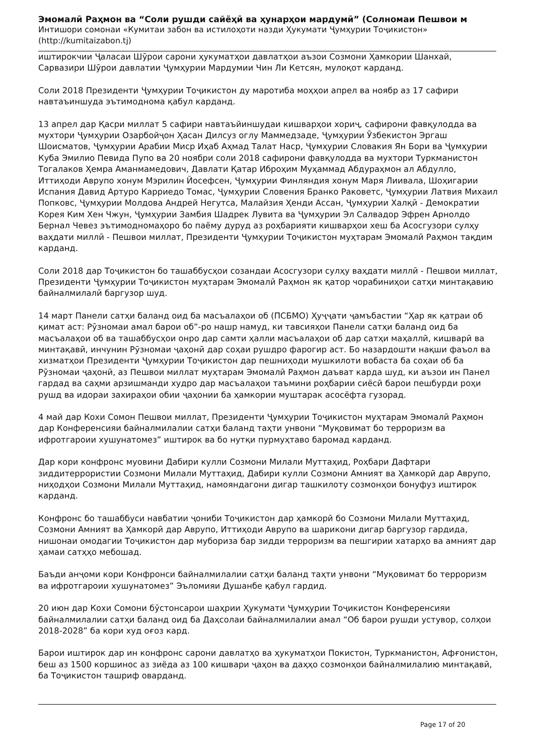Эмомалӣ Раҳмон ва “Соли рушди сайёҳӣ ва ҳунарҳои мардумӣ” (Солномаи Пешвои м
Интишори сомонаи «Кумитаи забон ва истилоҳоти назди Ҳукумати Ҷумҳурии Тоҷикистон» (http://kumitaizabon.tj)
иштирокчии Ҷаласаи Шӯрои сарони ҳукуматҳои давлатҳои аъзои Созмони Ҳамкории Шанхай, Сарвазири Шӯрои давлатии Ҷумҳурии Мардумии Чин Ли Кетсян, мулоқот карданд.
Соли 2018 Президенти Ҷумҳурии Тоҷикистон ду маротиба моҳҳои апрел ва ноябр аз 17 сафири навтаъиншуда эътимоднома қабул карданд.
13 апрел дар Қасри миллат 5 сафири навтаъйиншудаи кишварҳои хориҷ, сафирони фавқулодда ва мухтори Ҷумҳурии Озарбойҷон Ҳасан Дилсуз оглу Маммедзаде, Ҷумҳурии Ӯзбекистон Эргаш Шоисматов, Ҷумҳурии Арабии Миср Иҳаб Аҳмад Талат Наср, Ҷумҳурии Словакия Ян Бори ва Ҷумҳурии Куба Эмилио Певида Пупо ва 20 ноябри соли 2018 сафирони фавқулодда ва мухтори Туркманистон Тогалаков Ҳемра Аманмамедович, Давлати Қатар Иброҳим Муҳаммад Абдураҳмон ал Абдулло, Иттиҳоди Аврупо хонум Мэрилин Йосефсен, Ҷумҳурии Финляндия хонум Маря Лиивала, Шоҳигарии Испания Давид Артуро Карриедо Томас, Ҷумҳурии Словения Бранко Раковетс, Ҷумҳурии Латвия Михаил Попковс, Ҷумҳурии Молдова Андрей Негутса, Малайзия Ҳенди Ассан, Ҷумҳурии Халқӣ - Демократии Корея Ким Хен Чжун, Ҷумҳурии Замбия Шадрек Лувита ва Ҷумҳурии Эл Салвадор Эфрен Арнолдо Бернал Чевез эътимодномаҳоро бо паёму дуруд аз роҳбарияти кишварҳои хеш ба Асосгузори сулҳу ваҳдати миллӣ - Пешвои миллат, Президенти Ҷумҳурии Тоҷикистон муҳтарам Эмомалӣ Раҳмон тақдим карданд.
Соли 2018 дар Тоҷикистон бо ташаббусҳои созандаи Асосгузори сулҳу ваҳдати миллӣ - Пешвои миллат, Президенти Ҷумҳурии Тоҷикистон муҳтарам Эмомалӣ Раҳмон як қатор чорабиниҳои сатҳи минтақавию байналмилалӣ баргузор шуд.
14 март Панели сатҳи баланд оид ба масъалаҳои об (ПСБМО) Ҳуҷҷати ҷамъбастии “Ҳар як қатраи об қимат аст: Рӯзномаи амал барои об”-ро нашр намуд, ки тавсияҳои Панели сатҳи баланд оид ба масъалаҳои об ва ташаббусҳои онро дар самти ҳалли масъалаҳои об дар сатҳи маҳаллӣ, кишварӣ ва минтақавӣ, инчунин Рӯзномаи ҷаҳонӣ дар соҳаи рушдро фарогир аст. Бо назардошти нақши фаъол ва хизматҳои Президенти Ҷумҳурии Тоҷикистон дар пешниҳоди мушкилоти вобаста ба соҳаи об ба Рӯзномаи ҷаҳонӣ, аз Пешвои миллат муҳтарам Эмомалӣ Раҳмон даъват карда шуд, ки аъзои ин Панел гардад ва саҳми арзишманди худро дар масъалаҳои таъмини роҳбарии сиёсӣ барои пешбурди роҳи рушд ва идораи захираҳои обии ҷаҳонии ба ҳамкории муштарак асосёфта гузорад.
4 май дар Кохи Сомон Пешвои миллат, Президенти Ҷумҳурии Тоҷикистон муҳтарам Эмомалӣ Раҳмон дар Конференсияи байналмилалии сатҳи баланд таҳти унвони “Муқовимат бо терроризм ва ифротгароии хушунатомез” иштирок ва бо нутқи пурмуҳтаво баромад карданд.
Дар кори конфронс муовини Дабири кулли Созмони Милали Муттаҳид, Роҳбари Дафтари зиддитеррористии Созмони Милали Муттаҳид, Дабири кулли Созмони Амният ва Ҳамкорӣ дар Аврупо, ниҳодҳои Созмони Милали Муттаҳид, намояндагони дигар ташкилоту созмонҳои бонуфуз иштирок карданд.
Конфронс бо ташаббуси навбатии ҷониби Тоҷикистон дар ҳамкорӣ бо Созмони Милали Муттаҳид, Созмони Амният ва Ҳамкорӣ дар Аврупо, Иттиҳоди Аврупо ва шарикони дигар баргузор гардида, нишонаи омодагии Тоҷикистон дар мубориза бар зидди терроризм ва пешгирии хатарҳо ва амният дар ҳамаи сатҳҳо мебошад.
Баъди анҷоми кори Конфронси байналмилалии сатҳи баланд таҳти унвони “Муқовимат бо терроризм ва ифротгароии хушунатомез” Эъломияи Душанбе қабул гардид.
20 июн дар Кохи Сомони бӯстонсарои шаҳрии Ҳукумати Ҷумҳурии Тоҷикистон Конференсияи байналмилалии сатҳи баланд оид ба Даҳсолаи байналмилалии амал “Об барои рушди устувор, солҳои 2018-2028” ба кори худ оғоз кард.
Барои иштирок дар ин конфронс сарони давлатҳо ва ҳукуматҳои Покистон, Туркманистон, Афғонистон, беш аз 1500 коршинос аз зиёда аз 100 кишвари ҷаҳон ва даҳҳо созмонҳои байналмилалию минтақавӣ, ба Тоҷикистон ташриф оварданд.
Page 17 of 20